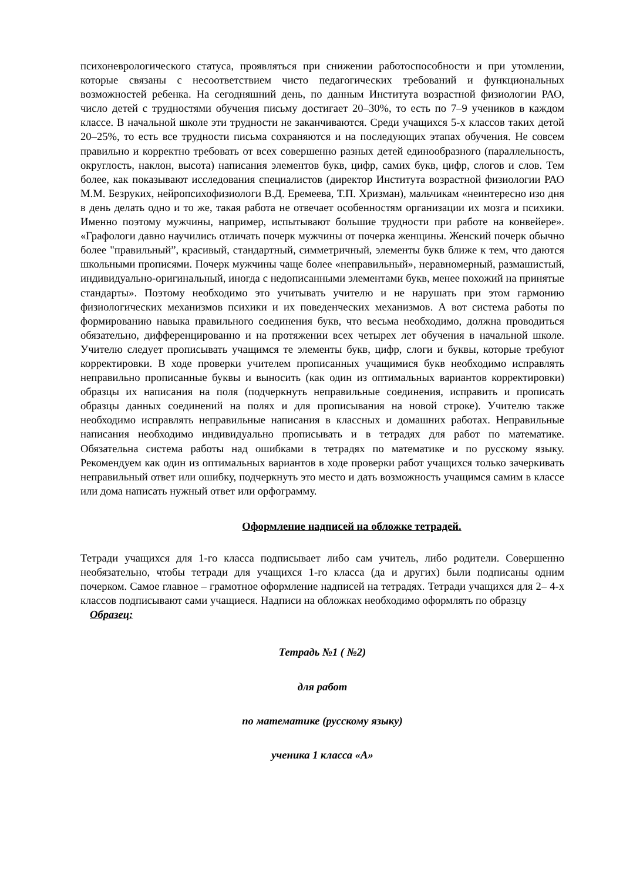психоневрологического статуса, проявляться при снижении работоспособности и при утомлении, которые связаны с несоответствием чисто педагогических требований и функциональных возможностей ребенка. На сегодняшний день, по данным Института возрастной физиологии РАО, число детей с трудностями обучения письму достигает 20–30%, то есть по 7–9 учеников в каждом классе. В начальной школе эти трудности не заканчиваются. Среди учащихся 5-х классов таких детой 20–25%, то есть все трудности письма сохраняются и на последующих этапах обучения. Не совсем правильно и корректно требовать от всех совершенно разных детей единообразного (параллельность, округлость, наклон, высота) написания элементов букв, цифр, самих букв, цифр, слогов и слов. Тем более, как показывают исследования специалистов (директор Института возрастной физиологии РАО М.М. Безруких, нейропсихофизиологи В.Д. Еремеева, Т.П. Хризман), мальчикам «неинтересно изо дня в день делать одно и то же, такая работа не отвечает особенностям организации их мозга и психики. Именно поэтому мужчины, например, испытывают большие трудности при работе на конвейере». «Графологи давно научились отличать почерк мужчины от почерка женщины. Женский почерк обычно более "правильный”, красивый, стандартный, симметричный, элементы букв ближе к тем, что даются школьными прописями. Почерк мужчины чаще более «неправильный», неравномерный, размашистый, индивидуально-оригинальный, иногда с недописанными элементами букв, менее похожий на принятые стандарты». Поэтому необходимо это учитывать учителю и не нарушать при этом гармонию физиологических механизмов психики и их поведенческих механизмов. А вот система работы по формированию навыка правильного соединения букв, что весьма необходимо, должна проводиться обязательно, дифференцированно и на протяжении всех четырех лет обучения в начальной школе. Учителю следует прописывать учащимся те элементы букв, цифр, слоги и буквы, которые требуют корректировки. В ходе проверки учителем прописанных учащимися букв необходимо исправлять неправильно прописанные буквы и выносить (как один из оптимальных вариантов корректировки) образцы их написания на поля (подчеркнуть неправильные соединения, исправить и прописать образцы данных соединений на полях и для прописывания на новой строке). Учителю также необходимо исправлять неправильные написания в классных и домашних работах. Неправильные написания необходимо индивидуально прописывать и в тетрадях для работ по математике. Обязательна система работы над ошибками в тетрадях по математике и по русскому языку. Рекомендуем как один из оптимальных вариантов в ходе проверки работ учащихся только зачеркивать неправильный ответ или ошибку, подчеркнуть это место и дать возможность учащимся самим в классе или дома написать нужный ответ или орфограмму.
Оформление надписей на обложке тетрадей.
Тетради учащихся для 1-го класса подписывает либо сам учитель, либо родители. Совершенно необязательно, чтобы тетради для учащихся 1-го класса (да и других) были подписаны одним почерком. Самое главное – грамотное оформление надписей на тетрадях. Тетради учащихся для 2– 4-х классов подписывают сами учащиеся. Надписи на обложках необходимо оформлять по образцу
Образец:
Тетрадь №1 ( №2)
для работ
по математике (русскому языку)
ученика 1 класса «А»